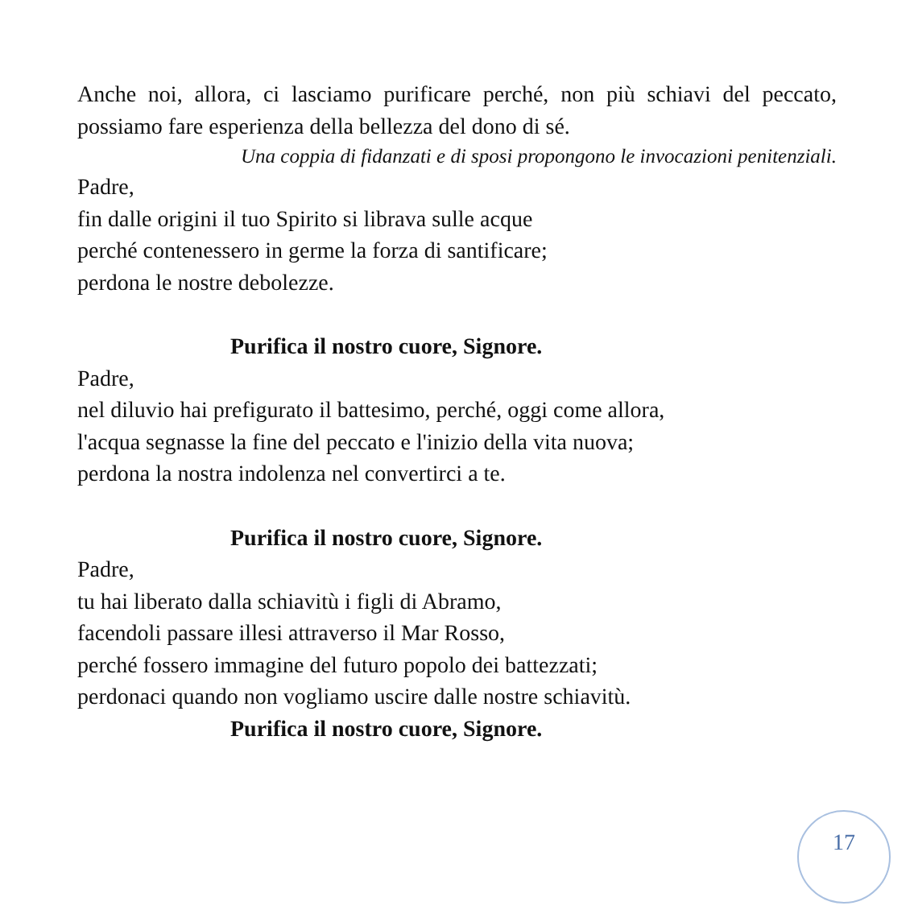Anche noi, allora, ci lasciamo purificare perché, non più schiavi del peccato, possiamo fare esperienza della bellezza del dono di sé.
Una coppia di fidanzati e di sposi propongono le invocazioni penitenziali.
Padre,
fin dalle origini il tuo Spirito si librava sulle acque
perché contenessero in germe la forza di santificare;
perdona le nostre debolezze.
Purifica il nostro cuore, Signore.
Padre,
nel diluvio hai prefigurato il battesimo, perché, oggi come allora,
l'acqua segnasse la fine del peccato e l'inizio della vita nuova;
perdona la nostra indolenza nel convertirci a te.
Purifica il nostro cuore, Signore.
Padre,
tu hai liberato dalla schiavitù i figli di Abramo,
facendoli passare illesi attraverso il Mar Rosso,
perché fossero immagine del futuro popolo dei battezzati;
perdonaci quando non vogliamo uscire dalle nostre schiavitù.
Purifica il nostro cuore, Signore.
17